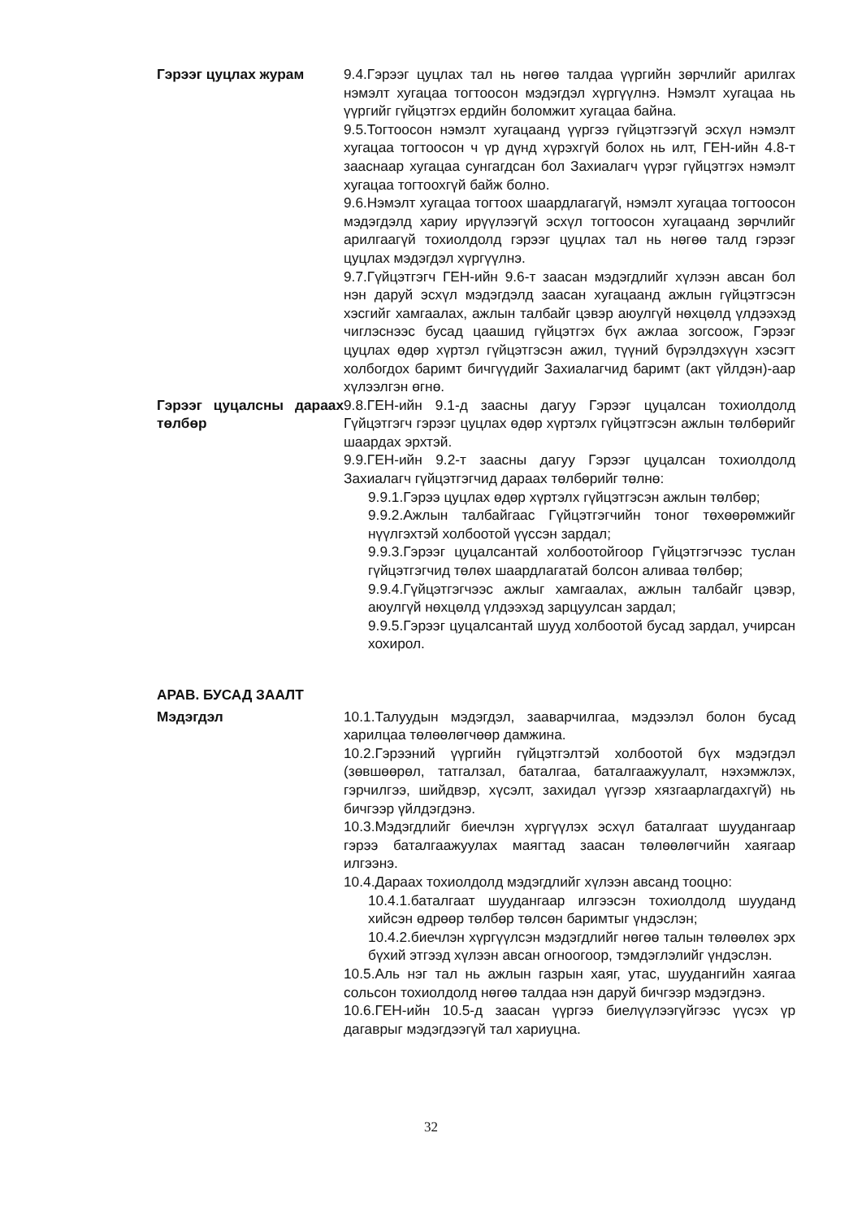Гэрээг цуцлах журам 9.4.Гэрээг цуцлах тал нь нөгөө талдаа үүргийн зөрчлийг арилгах нэмэлт хугацаа тогтоосон мэдэгдэл хүргүүлнэ. Нэмэлт хугацаа нь үүргийг гүйцэтгэх ердийн боломжит хугацаа байна.
9.5.Тогтоосон нэмэлт хугацаанд үүргээ гүйцэтгээгүй эсхүл нэмэлт хугацаа тогтоосон ч үр дүнд хүрэхгүй болох нь илт, ГЕН-ийн 4.8-т зааснаар хугацаа сунгагдсан бол Захиалагч үүрэг гүйцэтгэх нэмэлт хугацаа тогтоохгүй байж болно.
9.6.Нэмэлт хугацаа тогтоох шаардлагагүй, нэмэлт хугацаа тогтоосон мэдэгдэлд хариу ирүүлээгүй эсхүл тогтоосон хугацаанд зөрчлийг арилгаагүй тохиолдолд гэрээг цуцлах тал нь нөгөө талд гэрээг цуцлах мэдэгдэл хүргүүлнэ.
9.7.Гүйцэтгэгч ГЕН-ийн 9.6-т заасан мэдэгдлийг хүлээн авсан бол нэн даруй эсхүл мэдэгдэлд заасан хугацаанд ажлын гүйцэтгэсэн хэсгийг хамгаалах, ажлын талбайг цэвэр аюулгүй нөхцөлд үлдээхэд чиглэснээс бусад цаашид гүйцэтгэх бүх ажлаа зогсоож, Гэрээг цуцлах өдөр хүртэл гүйцэтгэсэн ажил, түүний бүрэлдэхүүн хэсэгт холбогдох баримт бичгүүдийг Захиалагчид баримт (акт үйлдэн)-аар хүлээлгэн өгнө.
Гэрээг цуцалсны дараах төлбөр
9.8.ГЕН-ийн 9.1-д заасны дагуу Гэрээг цуцалсан тохиолдолд Гүйцэтгэгч гэрээг цуцлах өдөр хүртэлх гүйцэтгэсэн ажлын төлбөрийг шаардах эрхтэй.
9.9.ГЕН-ийн 9.2-т заасны дагуу Гэрээг цуцалсан тохиолдолд Захиалагч гүйцэтгэгчид дараах төлбөрийг төлнө:
9.9.1.Гэрээ цуцлах өдөр хүртэлх гүйцэтгэсэн ажлын төлбөр;
9.9.2.Ажлын талбайгаас Гүйцэтгэгчийн тоног төхөөрөмжийг нүүлгэхтэй холбоотой үүссэн зардал;
9.9.3.Гэрээг цуцалсантай холбоотойгоор Гүйцэтгэгчээс туслан гүйцэтгэгчид төлөх шаардлагатай болсон аливаа төлбөр;
9.9.4.Гүйцэтгэгчээс ажлыг хамгаалах, ажлын талбайг цэвэр, аюулгүй нөхцөлд үлдээхэд зарцуулсан зардал;
9.9.5.Гэрээг цуцалсантай шууд холбоотой бусад зардал, учирсан хохирол.
АРАВ. БУСАД ЗААЛТ
Мэдэгдэл 10.1.Талуудын мэдэгдэл, зааварчилгаа, мэдээлэл болон бусад харилцаа төлөөлөгчөөр дамжина.
10.2.Гэрээний үүргийн гүйцэтгэлтэй холбоотой бүх мэдэгдэл (зөвшөөрөл, татгалзал, баталгаа, баталгаажуулалт, нэхэмжлэх, гэрчилгээ, шийдвэр, хүсэлт, захидал үүгээр хязгаарлагдахгүй) нь бичгээр үйлдэгдэнэ.
10.3.Мэдэгдлийг биечлэн хүргүүлэх эсхүл баталгаат шуудангаар гэрээ баталгаажуулах маягтад заасан төлөөлөгчийн хаягаар илгээнэ.
10.4.Дараах тохиолдолд мэдэгдлийг хүлээн авсанд тооцно:
10.4.1.баталгаат шуудангаар илгээсэн тохиолдолд шууданд хийсэн өдрөөр төлбөр төлсөн баримтыг үндэслэн;
10.4.2.биечлэн хүргүүлсэн мэдэгдлийг нөгөө талын төлөөлөх эрх бүхий этгээд хүлээн авсан огноогоор, тэмдэглэлийг үндэслэн.
10.5.Аль нэг тал нь ажлын газрын хаяг, утас, шуудангийн хаягаа сольсон тохиолдолд нөгөө талдаа нэн даруй бичгээр мэдэгдэнэ.
10.6.ГЕН-ийн 10.5-д заасан үүргээ биелүүлээгүйгээс үүсэх үр дагаврыг мэдэгдээгүй тал хариуцна.
32